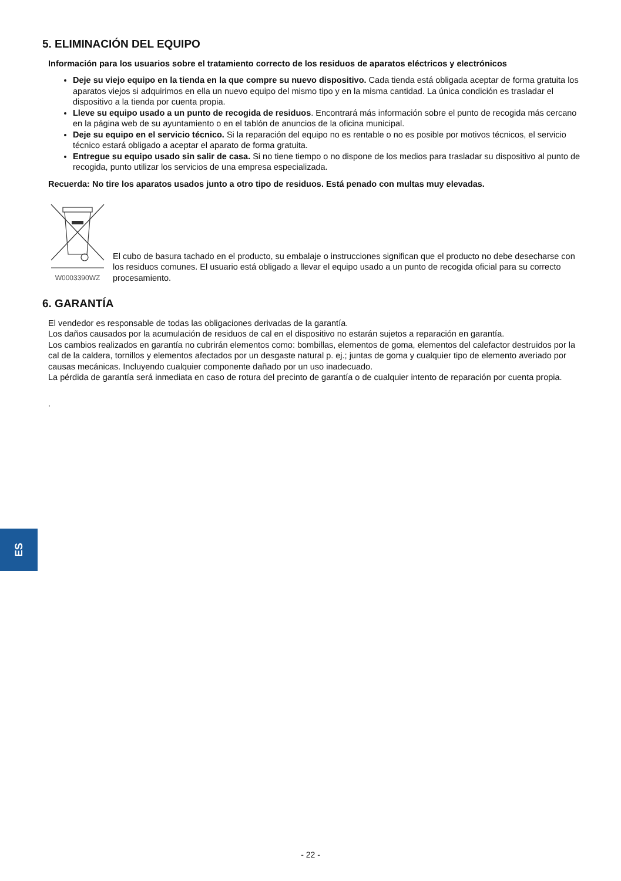5. ELIMINACIÓN DEL EQUIPO
Información para los usuarios sobre el tratamiento correcto de los residuos de aparatos eléctricos y electrónicos
Deje su viejo equipo en la tienda en la que compre su nuevo dispositivo. Cada tienda está obligada aceptar de forma gratuita los aparatos viejos si adquirimos en ella un nuevo equipo del mismo tipo y en la misma cantidad. La única condición es trasladar el dispositivo a la tienda por cuenta propia.
Lleve su equipo usado a un punto de recogida de residuos. Encontrará más información sobre el punto de recogida más cercano en la página web de su ayuntamiento o en el tablón de anuncios de la oficina municipal.
Deje su equipo en el servicio técnico. Si la reparación del equipo no es rentable o no es posible por motivos técnicos, el servicio técnico estará obligado a aceptar el aparato de forma gratuita.
Entregue su equipo usado sin salir de casa. Si no tiene tiempo o no dispone de los medios para trasladar su dispositivo al punto de recogida, punto utilizar los servicios de una empresa especializada.
Recuerda: No tire los aparatos usados junto a otro tipo de residuos. Está penado con multas muy elevadas.
W0003390WZ
El cubo de basura tachado en el producto, su embalaje o instrucciones significan que el producto no debe desecharse con los residuos comunes. El usuario está obligado a llevar el equipo usado a un punto de recogida oficial para su correcto procesamiento.
6. GARANTÍA
El vendedor es responsable de todas las obligaciones derivadas de la garantía.
Los daños causados por la acumulación de residuos de cal en el dispositivo no estarán sujetos a reparación en garantía.
Los cambios realizados en garantía no cubrirán elementos como: bombillas, elementos de goma, elementos del calefactor destruidos por la cal de la caldera, tornillos y elementos afectados por un desgaste natural p. ej.; juntas de goma y cualquier tipo de elemento averiado por causas mecánicas. Incluyendo cualquier componente dañado por un uso inadecuado.
La pérdida de garantía será inmediata en caso de rotura del precinto de garantía o de cualquier intento de reparación por cuenta propia.
.
ES
- 22 -